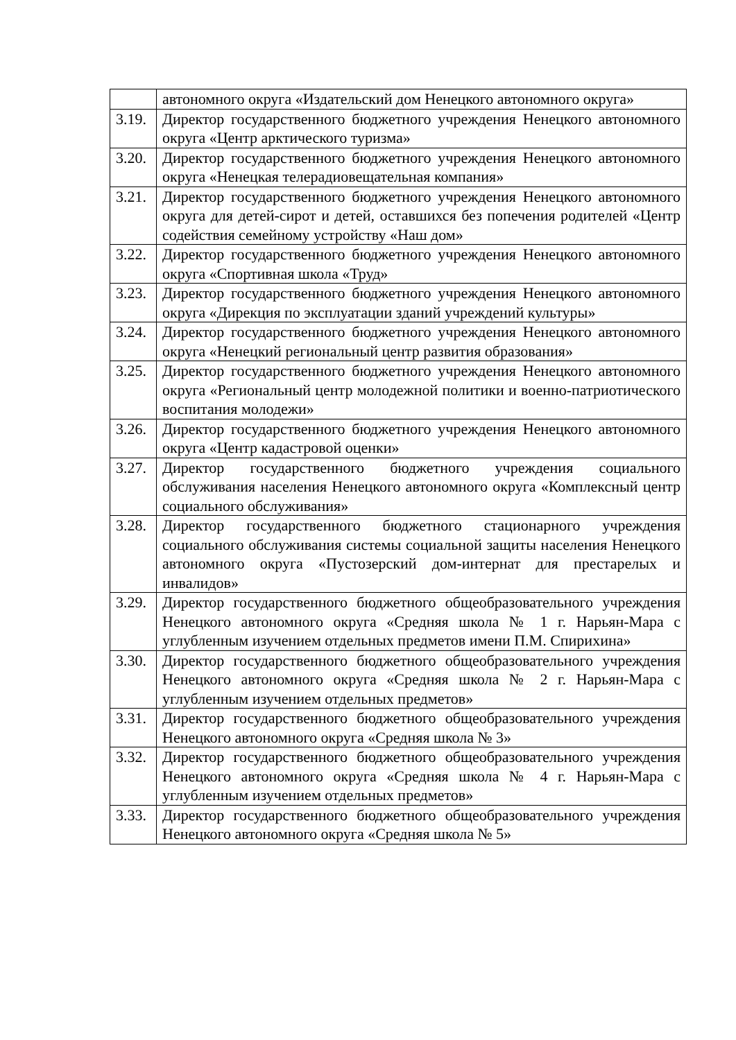| | автономного округа «Издательский дом Ненецкого автономного округа» |
| 3.19. | Директор государственного бюджетного учреждения Ненецкого автономного округа «Центр арктического туризма» |
| 3.20. | Директор государственного бюджетного учреждения Ненецкого автономного округа «Ненецкая телерадиовещательная компания» |
| 3.21. | Директор государственного бюджетного учреждения Ненецкого автономного округа для детей-сирот и детей, оставшихся без попечения родителей «Центр содействия семейному устройству «Наш дом» |
| 3.22. | Директор государственного бюджетного учреждения Ненецкого автономного округа «Спортивная школа «Труд» |
| 3.23. | Директор государственного бюджетного учреждения Ненецкого автономного округа «Дирекция по эксплуатации зданий учреждений культуры» |
| 3.24. | Директор государственного бюджетного учреждения Ненецкого автономного округа «Ненецкий региональный центр развития образования» |
| 3.25. | Директор государственного бюджетного учреждения Ненецкого автономного округа «Региональный центр молодежной политики и военно-патриотического воспитания молодежи» |
| 3.26. | Директор государственного бюджетного учреждения Ненецкого автономного округа «Центр кадастровой оценки» |
| 3.27. | Директор государственного бюджетного учреждения социального обслуживания населения Ненецкого автономного округа «Комплексный центр социального обслуживания» |
| 3.28. | Директор государственного бюджетного стационарного учреждения социального обслуживания системы социальной защиты населения Ненецкого автономного округа «Пустозерский дом-интернат для престарелых и инвалидов» |
| 3.29. | Директор государственного бюджетного общеобразовательного учреждения Ненецкого автономного округа «Средняя школа № 1 г. Нарьян-Мара с углубленным изучением отдельных предметов имени П.М. Спирихина» |
| 3.30. | Директор государственного бюджетного общеобразовательного учреждения Ненецкого автономного округа «Средняя школа № 2 г. Нарьян-Мара с углубленным изучением отдельных предметов» |
| 3.31. | Директор государственного бюджетного общеобразовательного учреждения Ненецкого автономного округа «Средняя школа № 3» |
| 3.32. | Директор государственного бюджетного общеобразовательного учреждения Ненецкого автономного округа «Средняя школа № 4 г. Нарьян-Мара с углубленным изучением отдельных предметов» |
| 3.33. | Директор государственного бюджетного общеобразовательного учреждения Ненецкого автономного округа «Средняя школа № 5» |